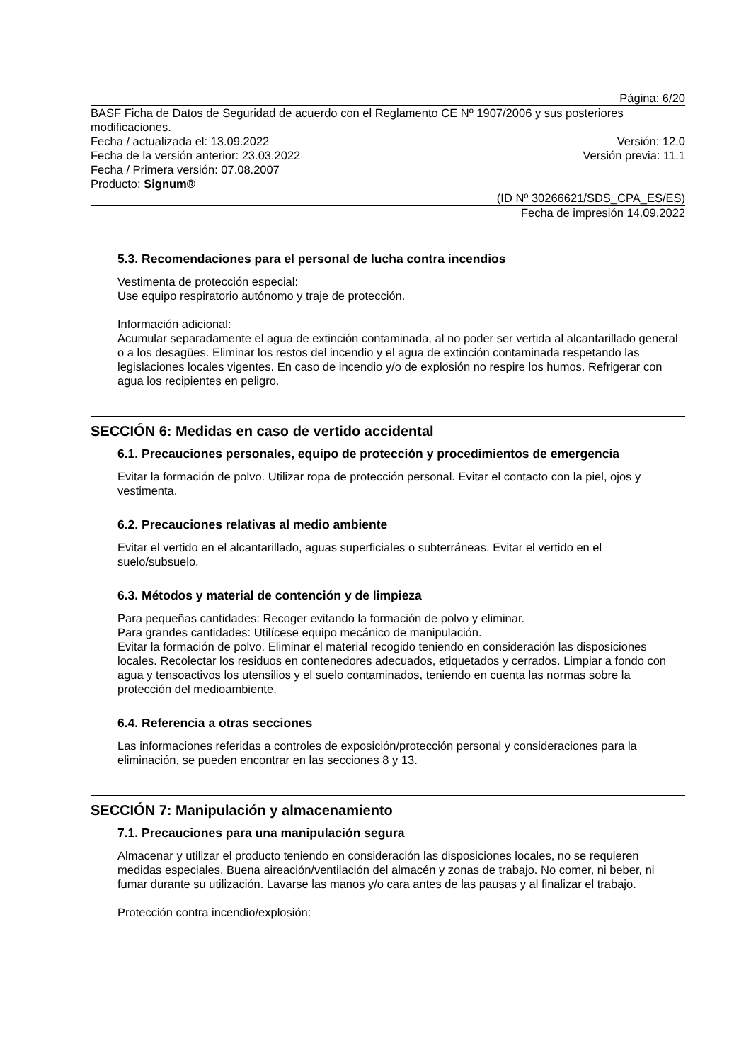Página: 6/20
BASF Ficha de Datos de Seguridad de acuerdo con el Reglamento CE Nº 1907/2006 y sus posteriores modificaciones.
Fecha / actualizada el: 13.09.2022 Versión: 12.0
Fecha de la versión anterior: 23.03.2022 Versión previa: 11.1
Fecha / Primera versión: 07.08.2007
Producto: Signum®
(ID Nº 30266621/SDS_CPA_ES/ES)
Fecha de impresión 14.09.2022
5.3. Recomendaciones para el personal de lucha contra incendios
Vestimenta de protección especial:
Use equipo respiratorio autónomo y traje de protección.
Información adicional:
Acumular separadamente el agua de extinción contaminada, al no poder ser vertida al alcantarillado general o a los desagües. Eliminar los restos del incendio y el agua de extinción contaminada respetando las legislaciones locales vigentes. En caso de incendio y/o de explosión no respire los humos. Refrigerar con agua los recipientes en peligro.
SECCIÓN 6: Medidas en caso de vertido accidental
6.1. Precauciones personales, equipo de protección y procedimientos de emergencia
Evitar la formación de polvo. Utilizar ropa de protección personal. Evitar el contacto con la piel, ojos y vestimenta.
6.2. Precauciones relativas al medio ambiente
Evitar el vertido en el alcantarillado, aguas superficiales o subterráneas. Evitar el vertido en el suelo/subsuelo.
6.3. Métodos y material de contención y de limpieza
Para pequeñas cantidades: Recoger evitando la formación de polvo y eliminar.
Para grandes cantidades: Utilícese equipo mecánico de manipulación.
Evitar la formación de polvo. Eliminar el material recogido teniendo en consideración las disposiciones locales. Recolectar los residuos en contenedores adecuados, etiquetados y cerrados. Limpiar a fondo con agua y tensoactivos los utensilios y el suelo contaminados, teniendo en cuenta las normas sobre la protección del medioambiente.
6.4. Referencia a otras secciones
Las informaciones referidas a controles de exposición/protección personal y consideraciones para la eliminación, se pueden encontrar en las secciones 8 y 13.
SECCIÓN 7: Manipulación y almacenamiento
7.1. Precauciones para una manipulación segura
Almacenar y utilizar el producto teniendo en consideración las disposiciones locales, no se requieren medidas especiales. Buena aireación/ventilación del almacén y zonas de trabajo. No comer, ni beber, ni fumar durante su utilización. Lavarse las manos y/o cara antes de las pausas y al finalizar el trabajo.
Protección contra incendio/explosión: